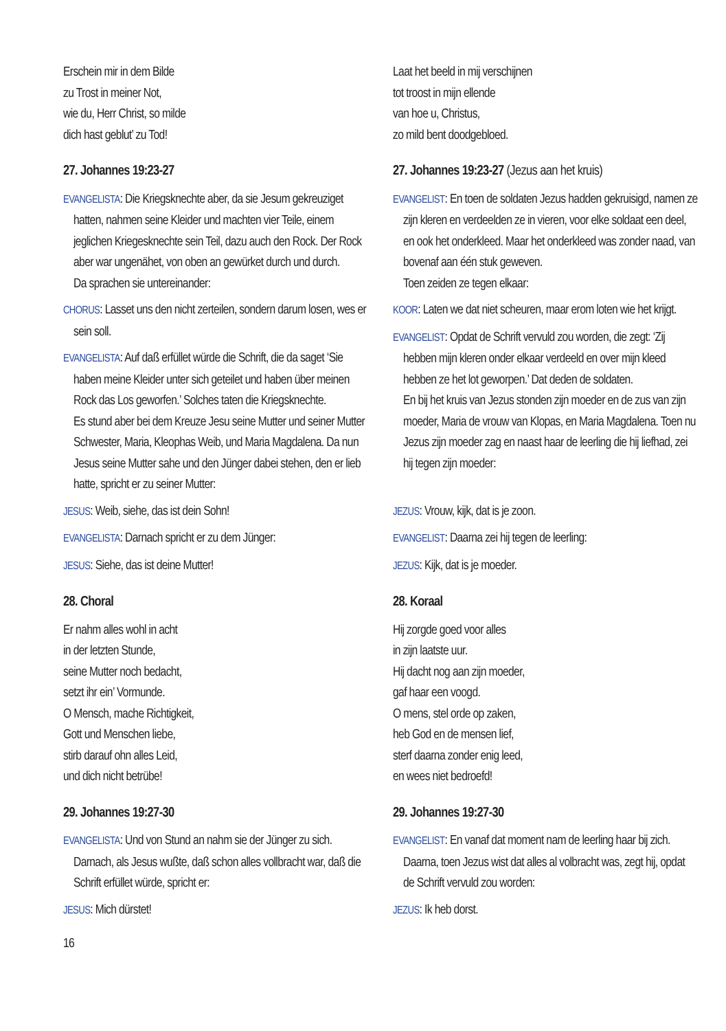Erschein mir in dem Bilde
zu Trost in meiner Not,
wie du, Herr Christ, so milde
dich hast geblut’ zu Tod!
27. Johannes 19:23-27
EVANGELISTA: Die Kriegsknechte aber, da sie Jesum gekreuziget hatten, nahmen seine Kleider und machten vier Teile, einem jeglichen Kriegesknechte sein Teil, dazu auch den Rock. Der Rock aber war ungenähet, von oben an gewürket durch und durch.
Da sprachen sie untereinander:
CHORUS: Lasset uns den nicht zerteilen, sondern darum losen, wes er sein soll.
EVANGELISTA: Auf daß erfüllet würde die Schrift, die da saget ‘Sie haben meine Kleider unter sich geteilet und haben über meinen Rock das Los geworfen.’ Solches taten die Kriegsknechte.
Es stund aber bei dem Kreuze Jesu seine Mutter und seiner Mutter Schwester, Maria, Kleophas Weib, und Maria Magdalena. Da nun Jesus seine Mutter sahe und den Jünger dabei stehen, den er lieb hatte, spricht er zu seiner Mutter:
JESUS: Weib, siehe, das ist dein Sohn!
EVANGELISTA: Darnach spricht er zu dem Jünger:
JESUS: Siehe, das ist deine Mutter!
28. Choral
Er nahm alles wohl in acht
in der letzten Stunde,
seine Mutter noch bedacht,
setzt ihr ein’ Vormunde.
O Mensch, mache Richtigkeit,
Gott und Menschen liebe,
stirb darauf ohn alles Leid,
und dich nicht betrübe!
29. Johannes 19:27-30
EVANGELISTA: Und von Stund an nahm sie der Jünger zu sich. Darnach, als Jesus wußte, daß schon alles vollbracht war, daß die Schrift erfüllet würde, spricht er:
JESUS: Mich dürstet!
Laat het beeld in mij verschijnen
tot troost in mijn ellende
van hoe u, Christus,
zo mild bent doodgebloed.
27. Johannes 19:23-27 (Jezus aan het kruis)
EVANGELIST: En toen de soldaten Jezus hadden gekruisigd, namen ze zijn kleren en verdeelden ze in vieren, voor elke soldaat een deel, en ook het onderkleed. Maar het onderkleed was zonder naad, van bovenaf aan één stuk geweven.
Toen zeiden ze tegen elkaar:
KOOR: Laten we dat niet scheuren, maar erom loten wie het krijgt.
EVANGELIST: Opdat de Schrift vervuld zou worden, die zegt: ‘Zij hebben mijn kleren onder elkaar verdeeld en over mijn kleed hebben ze het lot geworpen.’ Dat deden de soldaten.
En bij het kruis van Jezus stonden zijn moeder en de zus van zijn moeder, Maria de vrouw van Klopas, en Maria Magdalena. Toen nu Jezus zijn moeder zag en naast haar de leerling die hij liefhad, zei hij tegen zijn moeder:
JEZUS: Vrouw, kijk, dat is je zoon.
EVANGELIST: Daarna zei hij tegen de leerling:
JEZUS: Kijk, dat is je moeder.
28. Koraal
Hij zorgde goed voor alles
in zijn laatste uur.
Hij dacht nog aan zijn moeder,
gaf haar een voogd.
O mens, stel orde op zaken,
heb God en de mensen lief,
sterf daarna zonder enig leed,
en wees niet bedroefd!
29. Johannes 19:27-30
EVANGELIST: En vanaf dat moment nam de leerling haar bij zich. Daarna, toen Jezus wist dat alles al volbracht was, zegt hij, opdat de Schrift vervuld zou worden:
JEZUS: Ik heb dorst.
16